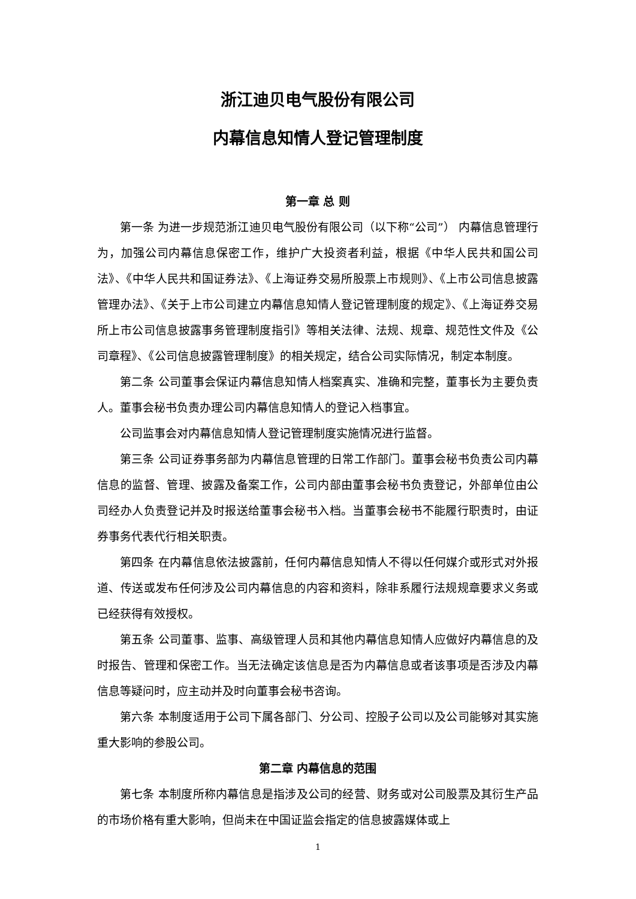浙江迪贝电气股份有限公司
内幕信息知情人登记管理制度
第一章 总 则
第一条 为进一步规范浙江迪贝电气股份有限公司（以下称“公司”） 内幕信息管理行为，加强公司内幕信息保密工作，维护广大投资者利益，根据《中华人民共和国公司法》、《中华人民共和国证券法》、《上海证券交易所股票上市规则》、《上市公司信息披露管理办法》、《关于上市公司建立内幕信息知情人登记管理制度的规定》、《上海证券交易所上市公司信息披露事务管理制度指引》等相关法律、法规、规章、规范性文件及《公司章程》、《公司信息披露管理制度》的相关规定，结合公司实际情况，制定本制度。
第二条 公司董事会保证内幕信息知情人档案真实、准确和完整，董事长为主要负责人。董事会秘书负责办理公司内幕信息知情人的登记入档事宜。
公司监事会对内幕信息知情人登记管理制度实施情况进行监督。
第三条 公司证券事务部为内幕信息管理的日常工作部门。董事会秘书负责公司内幕信息的监督、管理、披露及备案工作，公司内部由董事会秘书负责登记，外部单位由公司经办人负责登记并及时报送给董事会秘书入档。当董事会秘书不能履行职责时，由证券事务代表代行相关职责。
第四条 在内幕信息依法披露前，任何内幕信息知情人不得以任何媒介或形式对外报道、传送或发布任何涉及公司内幕信息的内容和资料，除非系履行法规规章要求义务或已经获得有效授权。
第五条 公司董事、监事、高级管理人员和其他内幕信息知情人应做好内幕信息的及时报告、管理和保密工作。当无法确定该信息是否为内幕信息或者该事项是否涉及内幕信息等疑问时，应主动并及时向董事会秘书咨询。
第六条 本制度适用于公司下属各部门、分公司、控股子公司以及公司能够对其实施重大影响的参股公司。
第二章 内幕信息的范围
第七条 本制度所称内幕信息是指涉及公司的经营、财务或对公司股票及其衍生产品的市场价格有重大影响，但尚未在中国证监会指定的信息披露媒体或上
1